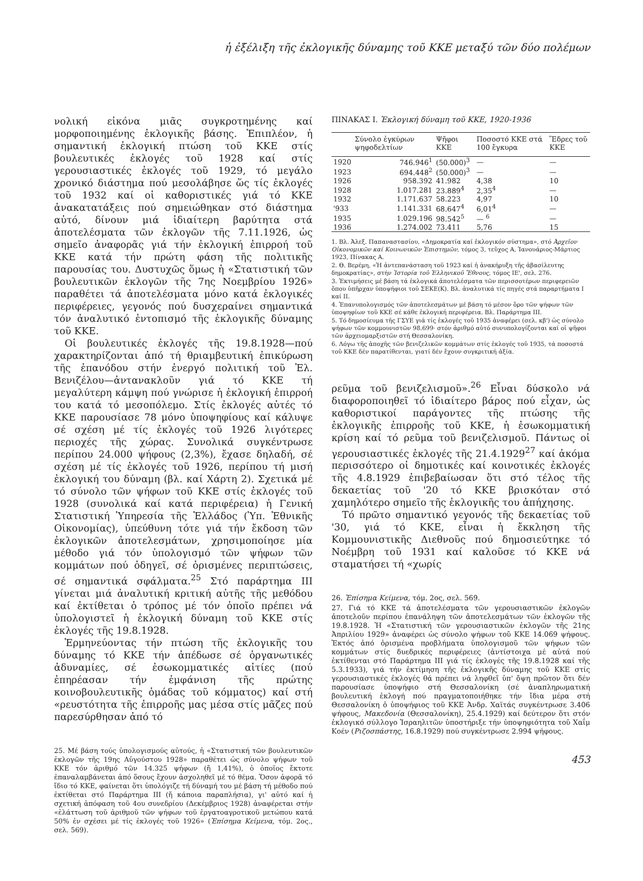ἡ ἐξέλιξη τῆς ἐκλογικῆς δύναμης τοῦ ΚΚΕ μεταξύ τῶν δύο πολέμων
νολική εἰκόνα μιᾶς συγκροτημένης καί μορφοποιημένης ἐκλογικῆς βάσης. Ἐπιπλέον, ἡ σημαντική ἐκλογική πτώση τοῦ ΚΚΕ στίς βουλευτικές ἐκλογές τοῦ 1928 καί στίς γερουσιαστικές ἐκλογές τοῦ 1929, τό μεγάλο χρονικό διάστημα πού μεσολάβησε ὥς τίς ἐκλογές τοῦ 1932 καί οἱ καθοριστικές γιά τό ΚΚΕ ἀνακατατάξεις πού σημειώθηκαν στό διάστημα αὐτό, δίνουν μιά ἰδιαίτερη βαρύτητα στά ἀποτελέσματα τῶν ἐκλογῶν τῆς 7.11.1926, ὡς σημεῖο ἀναφορᾶς γιά τήν ἐκλογική ἐπιρροή τοῦ ΚΚΕ κατά τήν πρώτη φάση τῆς πολιτικῆς παρουσίας του. Δυστυχῶς ὅμως ἡ «Στατιστική τῶν βουλευτικῶν ἐκλογῶν τῆς 7ης Νοεμβρίου 1926» παραθέτει τά ἀποτελέσματα μόνο κατά ἐκλογικές περιφέρειες, γεγονός πού δυσχεραίνει σημαντικά τόν ἀναλυτικό ἐντοπισμό τῆς ἐκλογικῆς δύναμης τοῦ ΚΚΕ.
Οἱ βουλευτικές ἐκλογές τῆς 19.8.1928—πού χαρακτηρίζονται ἀπό τή θριαμβευτική ἐπικύρωση τῆς ἐπανόδου στήν ἐνεργό πολιτική τοῦ Ἐλ. Βενιζέλου—ἀντανακλοῦν γιά τό ΚΚΕ τή μεγαλύτερη κάμψη πού γνώρισε ἡ ἐκλογική ἐπιρροή του κατά τό μεσοπόλεμο. Στίς ἐκλογές αὐτές τό ΚΚΕ παρουσίασε 78 μόνο ὑποψηφίους καί κάλυψε σέ σχέση μέ τίς ἐκλογές τοῦ 1926 λιγότερες περιοχές τῆς χώρας. Συνολικά συγκέντρωσε περίπου 24.000 ψήφους (2,3%), ἔχασε δηλαδή, σέ σχέση μέ τίς ἐκλογές τοῦ 1926, περίπου τή μισή ἐκλογική του δύναμη (βλ. καί Χάρτη 2). Σχετικά μέ τό σύνολο τῶν ψήφων τοῦ ΚΚΕ στίς ἐκλογές τοῦ 1928 (συνολικά καί κατά περιφέρεια) ἡ Γενική Στατιστική Ὑπηρεσία τῆς Ἑλλάδος (Ὑπ. Ἐθνικῆς Οἰκονομίας), ὑπεύθυνη τότε γιά τήν ἔκδοση τῶν ἐκλογικῶν ἀποτελεσμάτων, χρησιμοποίησε μία μέθοδο γιά τόν ὑπολογισμό τῶν ψήφων τῶν κομμάτων πού ὁδηγεῖ, σέ ὁρισμένες περιπτώσεις, σέ σημαντικά σφάλματα.<sup>25</sup> Στό παράρτημα III γίνεται μιά ἀναλυτική κριτική αὐτῆς τῆς μεθόδου καί ἐκτίθεται ὁ τρόπος μέ τόν ὁποῖο πρέπει νά ὑπολογιστεῖ ἡ ἐκλογική δύναμη τοῦ ΚΚΕ στίς ἐκλογές τῆς 19.8.1928.
Ἑρμηνεύοντας τήν πτώση τῆς ἐκλογικῆς του δύναμης τό ΚΚΕ τήν ἀπέδωσε σέ ὀργανωτικές ἀδυναμίες, σέ ἐσωκομματικές αἰτίες (πού ἐπηρέασαν τήν ἐμφάνιση τῆς πρώτης κοινοβουλευτικῆς ὁμάδας τοῦ κόμματος) καί στή «ρευστότητα τῆς ἐπιρροῆς μας μέσα στίς μᾶζες πού παρεσύρθησαν ἀπό τό
25. Μέ βάση τούς ὑπολογισμούς αὐτούς, ἡ «Στατιστική τῶν βουλευτικῶν ἐκλογῶν τῆς 19ης Αὐγούστου 1928» παραθέτει ὡς σύνολο ψήφων τοῦ ΚΚΕ τόν ἀριθμό τῶν 14.325 ψήφων (ἤ 1,41%), ὁ ὁποῖος ἔκτοτε ἐπαναλαμβάνεται ἀπό ὅσους ἔχουν ἀσχοληθεῖ μέ τό θέμα. Ὅσον ἀφορᾶ τό ἴδιο τό ΚΚΕ, φαίνεται ὅτι ὑπολόγιζε τή δύναμή του μέ βάση τή μέθοδο πού ἐκτίθεται στό Παράρτημα III (ἤ κάποια παραπλήσια), γι' αὐτό καί ἡ σχετική ἀπόφαση τοῦ 4ου συνεδρίου (Δεκέμβριος 1928) ἀναφέρεται στήν «ἐλάττωση τοῦ ἀριθμοῦ τῶν ψήφων τοῦ ἐργατοαγροτικοῦ μετώπου κατά 50% ἐν σχέσει μέ τίς ἐκλογές τοῦ 1926» (Ἐπίσημα Κείμενα, τόμ. 2ος., σελ. 569).
ΠΙΝΑΚΑΣ Ι. Ἐκλογική δύναμη τοῦ ΚΚΕ, 1920-1936
| | Σύνολο ἐγκύρων ψηφοδελτίων | Ψῆφοι ΚΚΕ | Ποσοστό ΚΚΕ στά 100 ἔγκυρα | Ἕδρες τοῦ ΚΚΕ |
| --- | --- | --- | --- | --- |
| 1920 | 746.946<sup>1</sup> | (50.000)<sup>3</sup> | — | — |
| 1923 | 694.448<sup>2</sup> | (50.000)<sup>3</sup> | — | — |
| 1926 | 958.392 | 41.982 | 4,38 | 10 |
| 1928 | 1.017.281 | 23.889<sup>4</sup> | 2,35<sup>4</sup> | — |
| 1932 | 1.171.637 | 58.223 | 4,97 | 10 |
| '933 | 1.141.331 | 68.647<sup>4</sup> | 6,01<sup>4</sup> | — |
| 1935 | 1.029.196 | 98.542<sup>5</sup> | — <sup>6</sup> | — |
| 1936 | 1.274.002 | 73.411 | 5,76 | 15 |
1. Βλ. Ἀλεξ. Παπαναστασίου, «Δημοκρατία καί ἐκλογικόν σύστημα», στό Ἀρχεῖον Οἰκονομικῶν καί Κοινωνικῶν Ἐπιστημῶν, τόμος 3, τεῦχος Α, Ἰανουάριος-Μάρτιος 1923, Πίνακας Α.
2. Θ. Βερέμη, «Ἡ ἀντεπανάσταση τοῦ 1923 καί ἡ ἀνακήρυξη τῆς ἀβασίλευτης δημοκρατίας», στήν Ἱστορία τοῦ Ἑλληνικοῦ Ἔθνους, τόμος ΙΕ', σελ. 276.
3. Ἐκτιμήσεις μέ βάση τά ἐκλογικά ἀποτελέσματα τῶν περισσοτέρων περιφερειῶν ὅπου ὑπῆρχαν ὑποψήφιοι τοῦ ΣΕΚΕ(Κ). Βλ. ἀναλυτικά τίς πηγές στά παραρτήματα Ι καί ΙΙ.
4. Ἐπανυπολογισμός τῶν ἀποτελεσμάτων μέ βάση τό μέσον ὅρο τῶν ψήφων τῶν ὑποψηφίων τοῦ ΚΚΕ σέ κάθε ἐκλογική περιφέρεια. Βλ. Παράρτημα ΙΙΙ.
5. Τό δημοσίευμα τῆς ΓΣΥΕ γιά τίς ἐκλογές τοῦ 1935 ἀναφέρει (σελ. κβ') ὡς σύνολο ψήφων τῶν κομμουνιστῶν 98.699· στόν ἀριθμό αὐτό συνυπολογίζονται καί οἱ ψῆφοι τῶν ἀρχειομαρξιστῶν στή Θεσσαλονίκη.
6. Λόγω τῆς ἀποχῆς τῶν βενιζελικῶν κομμάτων στίς ἐκλογές τοῦ 1935, τά ποσοστά τοῦ ΚΚΕ δέν παρατίθενται, γιατί δέν ἔχουν συγκριτική ἀξία.
ρεῦμα τοῦ βενιζελισμοῦ».<sup>26</sup> Εἶναι δύσκολο νά διαφοροποιηθεῖ τό ἰδιαίτερο βάρος πού εἶχαν, ὡς καθοριστικοί παράγοντες τῆς πτώσης τῆς ἐκλογικῆς ἐπιρροῆς τοῦ ΚΚΕ, ἡ ἐσωκομματική κρίση καί τό ρεῦμα τοῦ βενιζελισμοῦ. Πάντως οἱ γερουσιαστικές ἐκλογές τῆς 21.4.1929<sup>27</sup> καί ἀκόμα περισσότερο οἱ δημοτικές καί κοινοτικές ἐκλογές τῆς 4.8.1929 ἐπιβεβαίωσαν ὅτι στό τέλος τῆς δεκαετίας τοῦ '20 τό ΚΚΕ βρισκόταν στό χαμηλότερο σημεῖο τῆς ἐκλογικῆς του ἀπήχησης.
Τό πρῶτο σημαντικό γεγονός τῆς δεκαετίας τοῦ '30, γιά τό ΚΚΕ, εἶναι ἡ ἔκκληση τῆς Κομμουνιστικῆς Διεθνοῦς πού δημοσιεύτηκε τό Νοέμβρη τοῦ 1931 καί καλοῦσε τό ΚΚΕ νά σταματήσει τή «χωρίς
26. Ἐπίσημα Κείμενα, τόμ. 2ος, σελ. 569.
27. Γιά τό ΚΚΕ τά ἀποτελέσματα τῶν γερουσιαστικῶν ἐκλογῶν ἀποτελοῦν περίπου ἐπανάληψη τῶν ἀποτελεσμάτων τῶν ἐκλογῶν τῆς 19.8.1928. Ἡ «Στατιστική τῶν γερουσιαστικῶν ἐκλογῶν τῆς 21ης Ἀπριλίου 1929» ἀναφέρει ὡς σύνολο ψήφων τοῦ ΚΚΕ 14.069 ψήφους. Ἐκτός ἀπό ὁρισμένα προβλήματα ὑπολογισμοῦ τῶν ψήφων τῶν κομμάτων στίς δυεδρικές περιφέρειες (ἀντίστοιχα μέ αὐτά πού ἐκτίθενται στό Παράρτημα ΙΙΙ γιά τίς ἐκλογές τῆς 19.8.1928 καί τῆς 5.3.1933), γιά τήν ἐκτίμηση τῆς ἐκλογικῆς δύναμης τοῦ ΚΚΕ στίς γερουσιαστικές ἐκλογές θά πρέπει νά ληφθεῖ ὑπ' ὄψη πρῶτον ὅτι δέν παρουσίασε ὑποψήφιο στή Θεσσαλονίκη (σέ ἀναπληρωματική βουλευτική ἐκλογή πού πραγματοποιήθηκε τήν ἴδια μέρα στή Θεσσαλονίκη ὁ ὑποψήφιος τοῦ ΚΚΕ Ἀνδρ. Χαϊτάς συγκέντρωσε 3.406 ψήφους, Μακεδονία (Θεσσαλονίκη), 25.4.1929) καί δεύτερον ὅτι στόν ἐκλογικό σύλλογο Ἰσραηλιτῶν ὑποστήριξε τήν ὑποψηφιότητα τοῦ Χαΐμ Κοέν (Ριζοσπάστης, 16.8.1929) πού συγκέντρωσε 2.994 ψήφους.
453